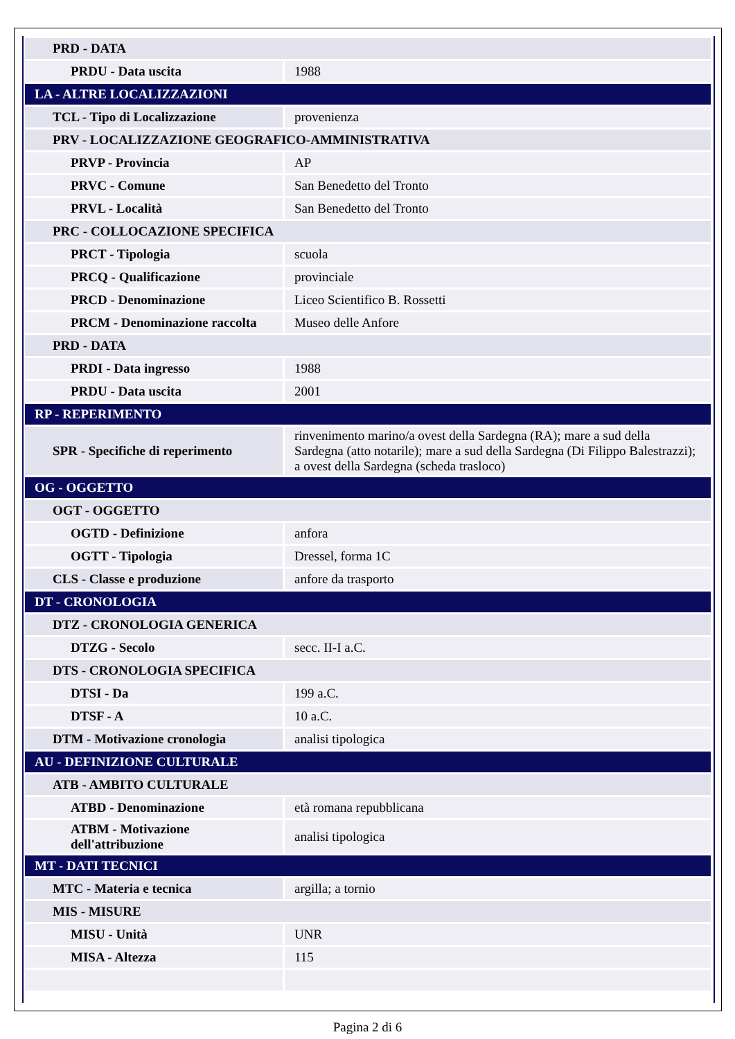| PRD - DATA | |
| PRDU - Data uscita | 1988 |
| LA - ALTRE LOCALIZZAZIONI | |
| TCL - Tipo di Localizzazione | provenienza |
| PRV - LOCALIZZAZIONE GEOGRAFICO-AMMINISTRATIVA | |
| PRVP - Provincia | AP |
| PRVC - Comune | San Benedetto del Tronto |
| PRVL - Località | San Benedetto del Tronto |
| PRC - COLLOCAZIONE SPECIFICA | |
| PRCT - Tipologia | scuola |
| PRCQ - Qualificazione | provinciale |
| PRCD - Denominazione | Liceo Scientifico B. Rossetti |
| PRCM - Denominazione raccolta | Museo delle Anfore |
| PRD - DATA | |
| PRDI - Data ingresso | 1988 |
| PRDU - Data uscita | 2001 |
| RP - REPERIMENTO | |
| SPR - Specifiche di reperimento | rinvenimento marino/a ovest della Sardegna (RA); mare a sud della Sardegna (atto notarile); mare a sud della Sardegna (Di Filippo Balestrazzi); a ovest della Sardegna (scheda trasloco) |
| OG - OGGETTO | |
| OGT - OGGETTO | |
| OGTD - Definizione | anfora |
| OGTT - Tipologia | Dressel, forma 1C |
| CLS - Classe e produzione | anfore da trasporto |
| DT - CRONOLOGIA | |
| DTZ - CRONOLOGIA GENERICA | |
| DTZG - Secolo | secc. II-I a.C. |
| DTS - CRONOLOGIA SPECIFICA | |
| DTSI - Da | 199 a.C. |
| DTSF - A | 10 a.C. |
| DTM - Motivazione cronologia | analisi tipologica |
| AU - DEFINIZIONE CULTURALE | |
| ATB - AMBITO CULTURALE | |
| ATBD - Denominazione | età romana repubblicana |
| ATBM - Motivazione dell'attribuzione | analisi tipologica |
| MT - DATI TECNICI | |
| MTC - Materia e tecnica | argilla; a tornio |
| MIS - MISURE | |
| MISU - Unità | UNR |
| MISA - Altezza | 115 |
Pagina 2 di 6